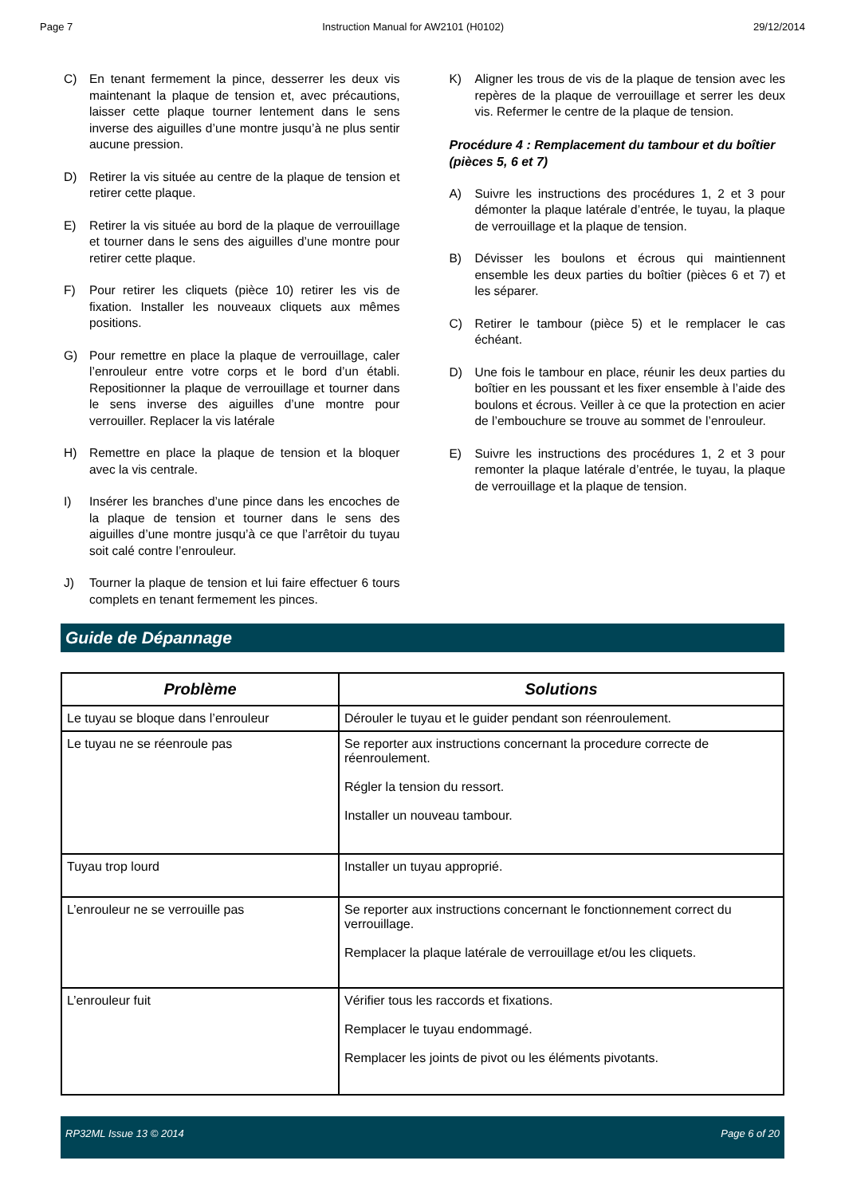Page 7 Instruction Manual for AW2101 (H0102) 29/12/2014
C) En tenant fermement la pince, desserrer les deux vis maintenant la plaque de tension et, avec précautions, laisser cette plaque tourner lentement dans le sens inverse des aiguilles d’une montre jusqu’à ne plus sentir aucune pression.
D) Retirer la vis située au centre de la plaque de tension et retirer cette plaque.
E) Retirer la vis située au bord de la plaque de verrouillage et tourner dans le sens des aiguilles d’une montre pour retirer cette plaque.
F) Pour retirer les cliquets (pièce 10) retirer les vis de fixation. Installer les nouveaux cliquets aux mêmes positions.
G) Pour remettre en place la plaque de verrouillage, caler l’enrouleur entre votre corps et le bord d’un établi. Repositionner la plaque de verrouillage et tourner dans le sens inverse des aiguilles d’une montre pour verrouiller. Replacer la vis latérale
H) Remettre en place la plaque de tension et la bloquer avec la vis centrale.
I) Insérer les branches d’une pince dans les encoches de la plaque de tension et tourner dans le sens des aiguilles d’une montre jusqu’à ce que l’arrêtoir du tuyau soit calé contre l’enrouleur.
J) Tourner la plaque de tension et lui faire effectuer 6 tours complets en tenant fermement les pinces.
K) Aligner les trous de vis de la plaque de tension avec les repères de la plaque de verrouillage et serrer les deux vis. Refermer le centre de la plaque de tension.
Procédure 4 : Remplacement du tambour et du boîtier (pièces 5, 6 et 7)
A) Suivre les instructions des procédures 1, 2 et 3 pour démonter la plaque latérale d’entrée, le tuyau, la plaque de verrouillage et la plaque de tension.
B) Dévisser les boulons et écrous qui maintiennent ensemble les deux parties du boîtier (pièces 6 et 7) et les séparer.
C) Retirer le tambour (pièce 5) et le remplacer le cas échéant.
D) Une fois le tambour en place, réunir les deux parties du boîtier en les poussant et les fixer ensemble à l’aide des boulons et écrous. Veiller à ce que la protection en acier de l’embouchure se trouve au sommet de l’enrouleur.
E) Suivre les instructions des procédures 1, 2 et 3 pour remonter la plaque latérale d’entrée, le tuyau, la plaque de verrouillage et la plaque de tension.
Guide de Dépannage
| Problème | Solutions |
| --- | --- |
| Le tuyau se bloque dans l’enrouleur | Dérouler le tuyau et le guider pendant son réenroulement. |
| Le tuyau ne se réenroule pas | Se reporter aux instructions concernant la procedure correcte de réenroulement. Régler la tension du ressort. Installer un nouveau tambour. |
| Tuyau trop lourd | Installer un tuyau approprié. |
| L’enrouleur ne se verrouille pas | Se reporter aux instructions concernant le fonctionnement correct du verrouillage. Remplacer la plaque latérale de verrouillage et/ou les cliquets. |
| L’enrouleur fuit | Vérifier tous les raccords et fixations. Remplacer le tuyau endommagé. Remplacer les joints de pivot ou les éléments pivotants. |
RP32ML Issue 13 © 2014 Page 6 of 20